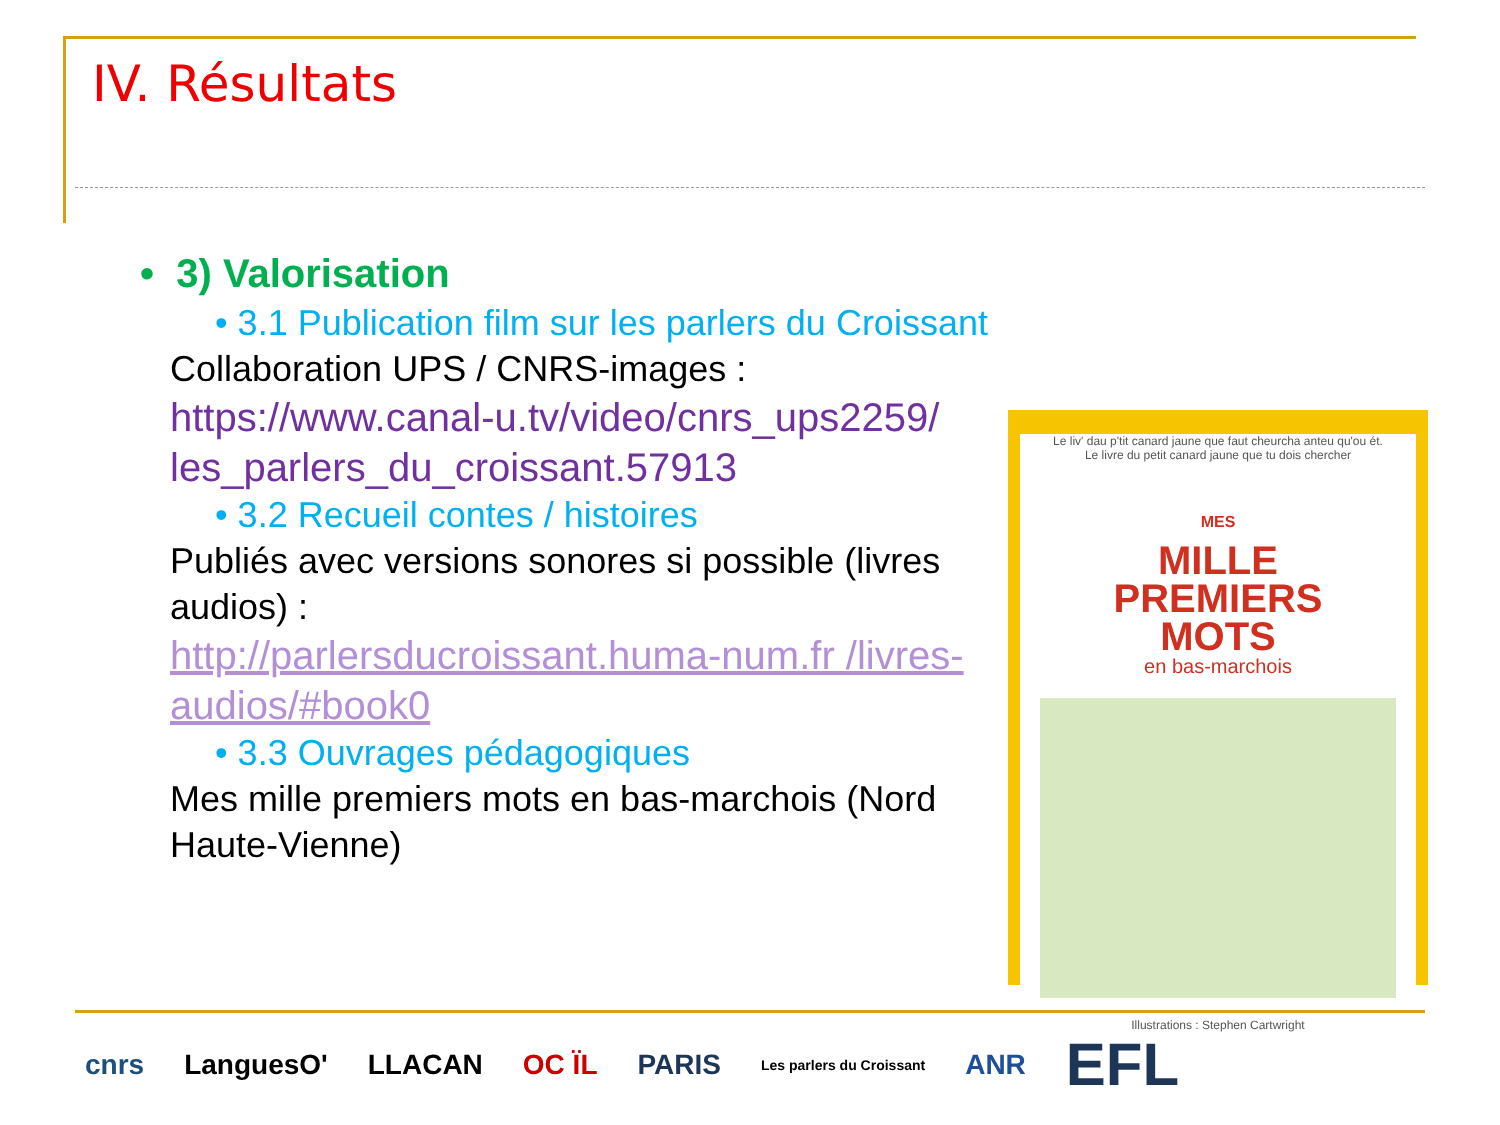IV. Résultats
• 3) Valorisation
• 3.1 Publication film sur les parlers du Croissant
Collaboration UPS / CNRS-images :
https://www.canal-u.tv/video/cnrs_ups2259/ les_parlers_du_croissant.57913
• 3.2 Recueil contes / histoires
Publiés avec versions sonores si possible (livres audios) :
http://parlersducroissant.huma-num.fr /livres-audios/#book0
• 3.3 Ouvrages pédagogiques
Mes mille premiers mots en bas-marchois (Nord Haute-Vienne)
Le liv' dau p'tit canard jaune que faut cheurcha anteu qu'ou ét.
Le livre du petit canard jaune que tu dois chercher
MES
MILLE
PREMIERS
MOTS
en bas-marchois
Illustrations : Stephen Cartwright
cnrs LanguesO' LLACAN OC ÏL PARIS Les parlers du Croissant ANR EFL